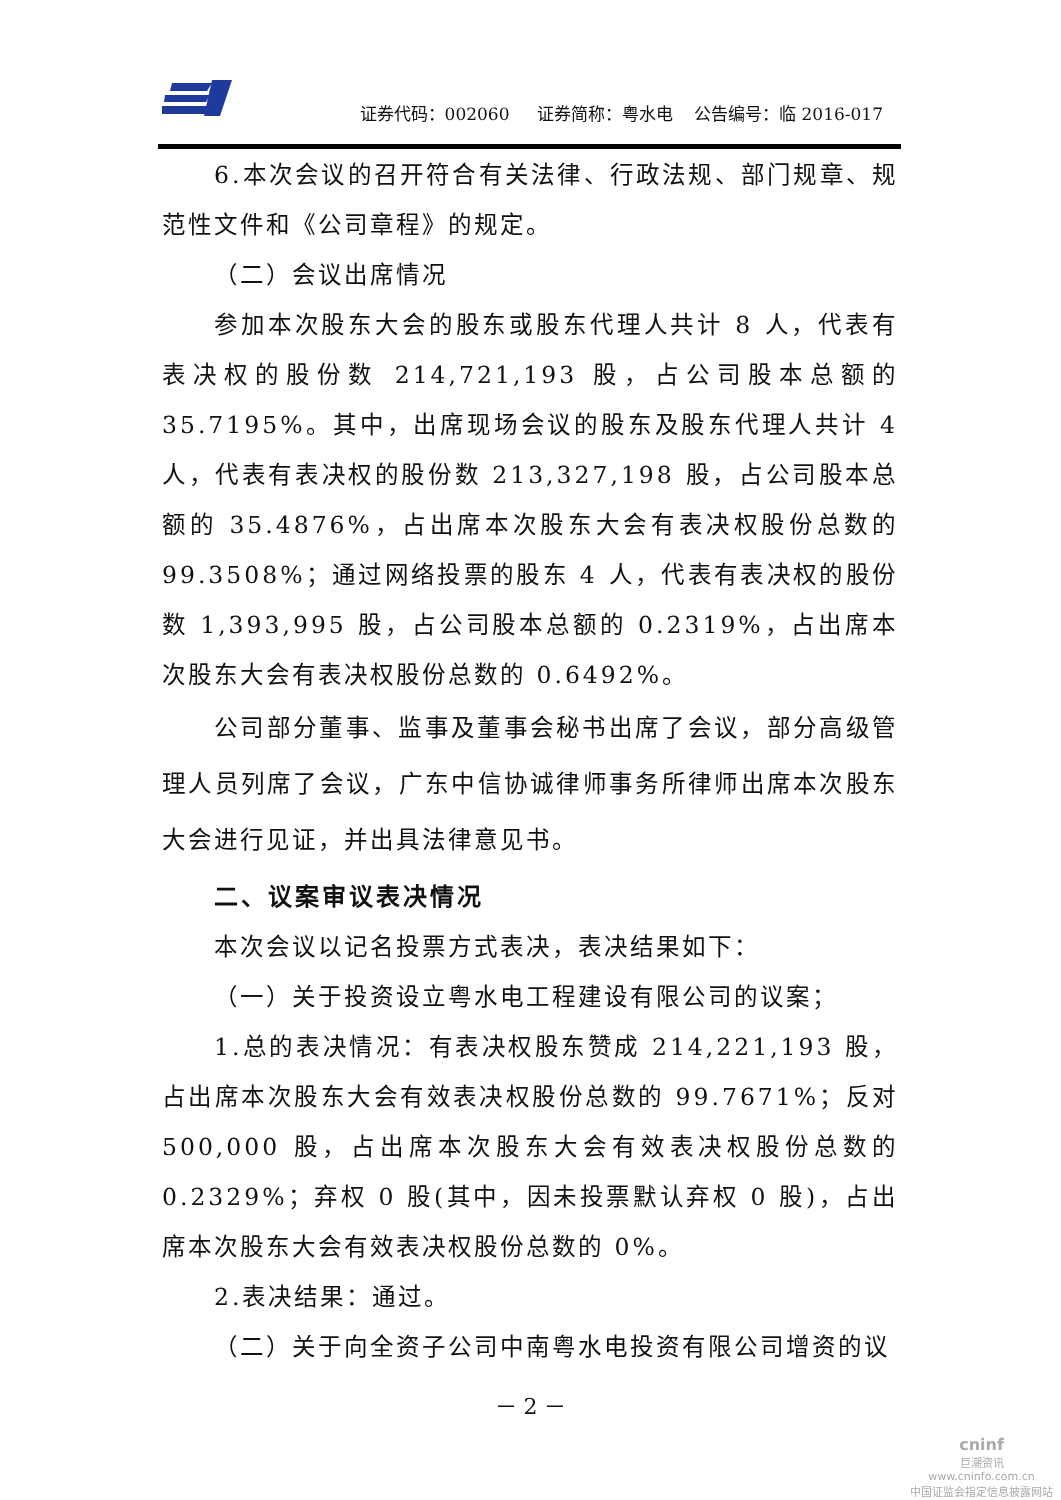证券代码：002060 证券简称：粤水电 公告编号：临 2016-017
6.本次会议的召开符合有关法律、行政法规、部门规章、规范性文件和《公司章程》的规定。
（二）会议出席情况
参加本次股东大会的股东或股东代理人共计 8 人，代表有表决权的股份数 214,721,193 股，占公司股本总额的 35.7195%。其中，出席现场会议的股东及股东代理人共计 4 人，代表有表决权的股份数 213,327,198 股，占公司股本总额的 35.4876%，占出席本次股东大会有表决权股份总数的 99.3508%；通过网络投票的股东 4 人，代表有表决权的股份数 1,393,995 股，占公司股本总额的 0.2319%，占出席本次股东大会有表决权股份总数的 0.6492%。
公司部分董事、监事及董事会秘书出席了会议，部分高级管理人员列席了会议，广东中信协诚律师事务所律师出席本次股东大会进行见证，并出具法律意见书。
二、议案审议表决情况
本次会议以记名投票方式表决，表决结果如下：
（一）关于投资设立粤水电工程建设有限公司的议案；
1.总的表决情况：有表决权股东赞成 214,221,193 股，占出席本次股东大会有效表决权股份总数的 99.7671%；反对 500,000 股，占出席本次股东大会有效表决权股份总数的 0.2329%；弃权 0 股(其中，因未投票默认弃权 0 股)，占出席本次股东大会有效表决权股份总数的 0%。
2.表决结果：通过。
（二）关于向全资子公司中南粤水电投资有限公司增资的议
－ 2 －
cninf
巨潮资讯
www.cninfo.com.cn
中国证监会指定信息披露网站